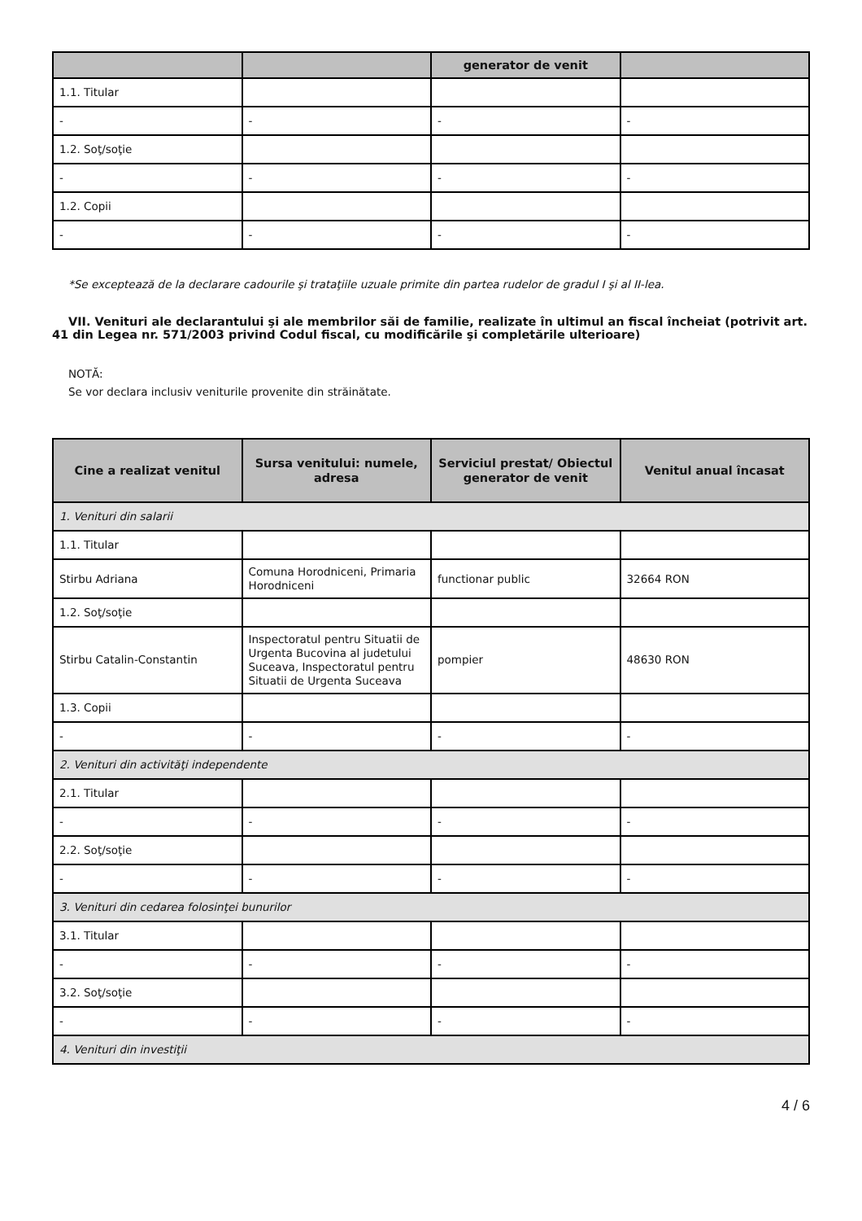| | | generator de venit | |
| --- | --- | --- | --- |
| 1.1. Titular | | | |
| - | - | - | - |
| 1.2. Soţ/soţie | | | |
| - | - | - | - |
| 1.2. Copii | | | |
| - | - | - | - |
*Se exceptează de la declarare cadourile şi trataţiile uzuale primite din partea rudelor de gradul I şi al II-lea.
VII. Venituri ale declarantului şi ale membrilor săi de familie, realizate în ultimul an fiscal încheiat (potrivit art. 41 din Legea nr. 571/2003 privind Codul fiscal, cu modificările şi completările ulterioare)
NOTĂ:
Se vor declara inclusiv veniturile provenite din străinătate.
| Cine a realizat venitul | Sursa venitului: numele, adresa | Serviciul prestat/ Obiectul generator de venit | Venitul anual încasat |
| --- | --- | --- | --- |
| 1. Venituri din salarii | | | |
| 1.1. Titular | | | |
| Stirbu Adriana | Comuna Horodniceni, Primaria Horodniceni | functionar public | 32664 RON |
| 1.2. Soţ/soţie | | | |
| Stirbu Catalin-Constantin | Inspectoratul pentru Situatii de Urgenta Bucovina al judetului Suceava, Inspectoratul pentru Situatii de Urgenta Suceava | pompier | 48630 RON |
| 1.3. Copii | | | |
| - | - | - | - |
| 2. Venituri din activităţi independente | | | |
| 2.1. Titular | | | |
| - | - | - | - |
| 2.2. Soţ/soţie | | | |
| - | - | - | - |
| 3. Venituri din cedarea folosinţei bunurilor | | | |
| 3.1. Titular | | | |
| - | - | - | - |
| 3.2. Soţ/soţie | | | |
| - | - | - | - |
| 4. Venituri din investiţii | | | |
4 / 6